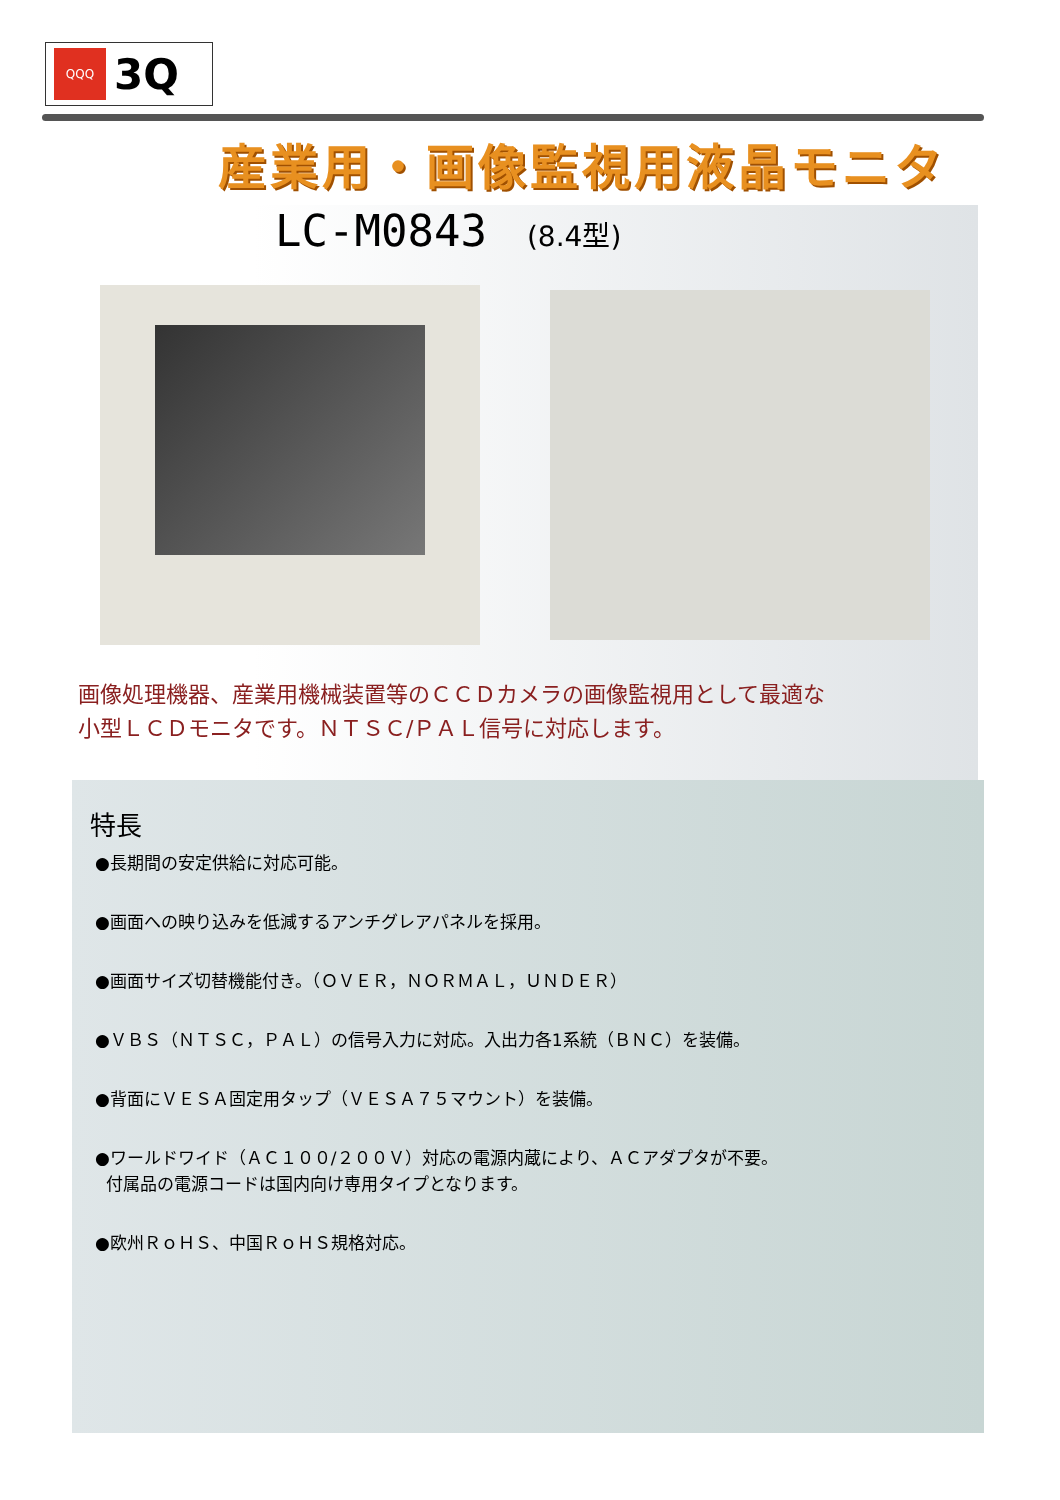QQQ
3Q
産業用・画像監視用液晶モニタ
LC-M0843 (8.4型)
画像処理機器、産業用機械装置等のＣＣＤカメラの画像監視用として最適な
小型ＬＣＤモニタです。ＮＴＳＣ/ＰＡＬ信号に対応します。
特長
●長期間の安定供給に対応可能。
●画面への映り込みを低減するアンチグレアパネルを採用。
●画面サイズ切替機能付き。（ＯＶＥＲ，ＮＯＲＭＡＬ，ＵＮＤＥＲ）
●ＶＢＳ（ＮＴＳＣ，ＰＡＬ）の信号入力に対応。入出力各1系統（ＢＮＣ）を装備。
●背面にＶＥＳＡ固定用タップ（ＶＥＳＡ７５マウント）を装備。
●ワールドワイド（ＡＣ１００/２００Ｖ）対応の電源内蔵により、ＡＣアダプタが不要。
付属品の電源コードは国内向け専用タイプとなります。
●欧州ＲｏＨＳ、中国ＲｏＨＳ規格対応。